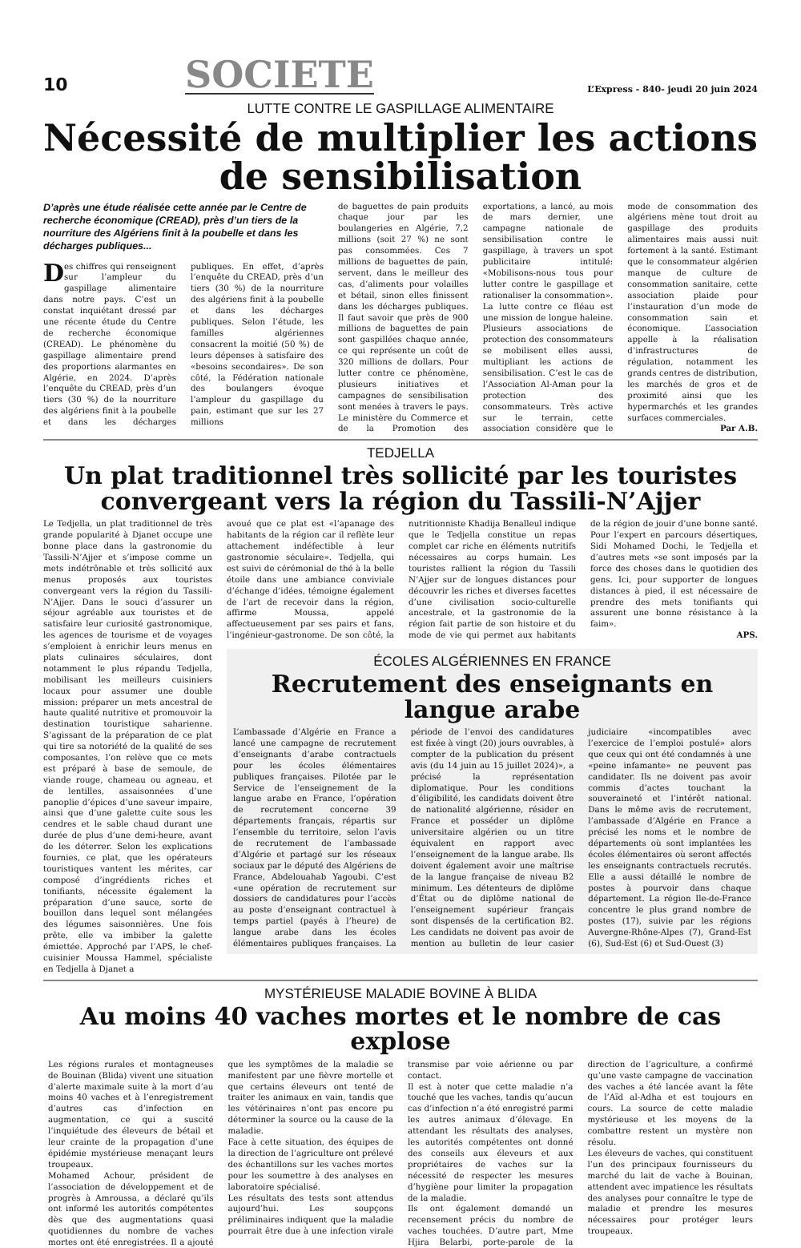10 SOCIETE L’Express - 840- jeudi 20 juin 2024
LUTTE CONTRE LE GASPILLAGE ALIMENTAIRE
Nécessité de multiplier les actions de sensibilisation
D’après une étude réalisée cette année par le Centre de recherche économique (CREAD), près d’un tiers de la nourriture des Algériens finit à la poubelle et dans les décharges publiques...
Des chiffres qui renseignent sur l’ampleur du gaspillage alimentaire dans notre pays. C’est un constat inquiétant dressé par une récente étude du Centre de recherche économique (CREAD). Le phénomène du gaspillage alimentaire prend des proportions alarmantes en Algérie, en 2024. D’après l’enquête du CREAD, près d’un tiers (30 %) de la nourriture des algériens finit à la poubelle et dans les décharges publiques. En effet, d’après l’enquête du CREAD, près d’un tiers (30 %) de la nourriture des algériens finit à la poubelle et dans les décharges publiques. Selon l’étude, les familles algériennes consacrent la moitié (50 %) de leurs dépenses à satisfaire des «besoins secondaires». De son côté, la Fédération nationale des boulangers évoque l’ampleur du gaspillage du pain, estimant que sur les 27 millions
de baguettes de pain produits chaque jour par les boulangeries en Algérie, 7,2 millions (soit 27 %) ne sont pas consommées. Ces 7 millions de baguettes de pain, servent, dans le meilleur des cas, d’aliments pour volailles et bétail, sinon elles finissent dans les décharges publiques. Il faut savoir que près de 900 millions de baguettes de pain sont gaspillées chaque année, ce qui représente un coût de 320 millions de dollars. Pour lutter contre ce phénomène, plusieurs initiatives et campagnes de sensibilisation sont menées à travers le pays. Le ministère du Commerce et de la Promotion des exportations, a lancé, au mois de mars dernier, une campagne nationale de sensibilisation contre le gaspillage, à travers un spot publicitaire intitulé: «Mobilisons-nous tous pour lutter contre le gaspillage et rationaliser la consommation». La lutte contre ce fléau est une mission de longue haleine. Plusieurs associations de protection des consommateurs se mobilisent elles aussi, multipliant les actions de sensibilisation. C’est le cas de l’Association Al-Aman pour la protection des consommateurs. Très active sur le terrain, cette association considère que le mode de consommation des algériens mène tout droit au gaspillage des produits alimentaires mais aussi nuit fortement à la santé. Estimant que le consommateur algérien manque de culture de consommation sanitaire, cette association plaide pour l’instauration d’un mode de consommation sain et économique. L’association appelle à la réalisation d’infrastructures de régulation, notamment les grands centres de distribution, les marchés de gros et de proximité ainsi que les hypermarchés et les grandes surfaces commerciales.
Par A.B.
TEDJELLA
Un plat traditionnel très sollicité par les touristes convergeant vers la région du Tassili-N’Ajjer
Le Tedjella, un plat traditionnel de très grande popularité à Djanet occupe une bonne place dans la gastronomie du Tassili-N’Ajjer et s’impose comme un mets indétrônable et très sollicité aux menus proposés aux touristes convergeant vers la région du Tassili-N’Ajjer. Dans le souci d’assurer un séjour agréable aux touristes et de satisfaire leur curiosité gastronomique, les agences de tourisme et de voyages s’emploient à enrichir leurs menus en plats culinaires séculaires, dont notamment le plus répandu Tedjella, mobilisant les meilleurs cuisiniers locaux pour assumer une double mission: préparer un mets ancestral de haute qualité nutritive et promouvoir la destination touristique saharienne. S’agissant de la préparation de ce plat qui tire sa notoriété de la qualité de ses composantes, l’on relève que ce mets est préparé à base de semoule, de viande rouge, chameau ou agneau, et de lentilles, assaisonnées d’une panoplie d’épices d’une saveur impaire, ainsi que d’une galette cuite sous les cendres et le sable chaud durant une durée de plus d’une demi-heure, avant de les déterrer. Selon les explications fournies, ce plat, que les opérateurs touristiques vantent les mérites, car composé d’ingrédients riches et tonifiants, nécessite également la préparation d’une sauce, sorte de bouillon dans lequel sont mélangées des légumes saisonnières. Une fois prête, elle va imbiber la galette émiettée. Approché par l’APS, le chef-cuisinier Moussa Hammel, spécialiste en Tedjella à Djanet a
avoué que ce plat est «l’apanage des habitants de la région car il reflète leur attachement indéfectible à leur gastronomie séculaire». Tedjella, qui est suivi de cérémonial de thé à la belle étoile dans une ambiance conviviale d’échange d’idées, témoigne également de l’art de recevoir dans la région, affirme Moussa, appelé affectueusement par ses pairs et fans, l’ingénieur-gastronome. De son côté, la nutritionniste Khadija Benalleul indique que le Tedjella constitue un repas complet car riche en éléments nutritifs nécessaires au corps humain. Les touristes rallient la région du Tassili N’Ajjer sur de longues distances pour découvrir les riches et diverses facettes d’une civilisation socio-culturelle ancestrale, et la gastronomie de la région fait partie de son histoire et du mode de vie qui permet aux habitants de la région de jouir d’une bonne santé. Pour l’expert en parcours désertiques, Sidi Mohamed Dochi, le Tedjella et d’autres mets «se sont imposés par la force des choses dans le quotidien des gens. Ici, pour supporter de longues distances à pied, il est nécessaire de prendre des mets tonifiants qui assurent une bonne résistance à la faim».
APS.
ÉCOLES ALGÉRIENNES EN FRANCE
Recrutement des enseignants en langue arabe
L’ambassade d’Algérie en France a lancé une campagne de recrutement d’enseignants d’arabe contractuels pour les écoles élémentaires publiques françaises. Pilotée par le Service de l’enseignement de la langue arabe en France, l’opération de recrutement concerne 39 départements français, répartis sur l’ensemble du territoire, selon l’avis de recrutement de l’ambassade d’Algérie et partagé sur les réseaux sociaux par le député des Algériens de France, Abdelouahab Yagoubi. C’est «une opération de recrutement sur dossiers de candidatures pour l’accès au poste d’enseignant contractuel à temps partiel (payés à l’heure) de langue arabe dans les écoles élémentaires publiques françaises. La période de l’envoi des candidatures est fixée à vingt (20) jours ouvrables, à compter de la publication du présent avis (du 14 juin au 15 juillet 2024)», a précisé la représentation diplomatique. Pour les conditions d’éligibilité, les candidats doivent être de nationalité algérienne, résider en France et posséder un diplôme universitaire algérien ou un titre équivalent en rapport avec l’enseignement de la langue arabe. Ils doivent également avoir une maîtrise de la langue française de niveau B2 minimum. Les détenteurs de diplôme d’État ou de diplôme national de l’enseignement supérieur français sont dispensés de la certification B2. Les candidats ne doivent pas avoir de mention au bulletin de leur casier judiciaire «incompatibles avec l’exercice de l’emploi postulé» alors que ceux qui ont été condamnés à une «peine infamante» ne peuvent pas candidater. Ils ne doivent pas avoir commis d’actes touchant la souveraineté et l’intérêt national. Dans le même avis de recrutement, l’ambassade d’Algérie en France a précisé les noms et le nombre de départements où sont implantées les écoles élémentaires où seront affectés les enseignants contractuels recrutés. Elle a aussi détaillé le nombre de postes à pourvoir dans chaque département. La région Ile-de-France concentre le plus grand nombre de postes (17), suivie par les régions Auvergne-Rhône-Alpes (7), Grand-Est (6), Sud-Est (6) et Sud-Ouest (3)
MYSTÉRIEUSE MALADIE BOVINE À BLIDA
Au moins 40 vaches mortes et le nombre de cas explose
Les régions rurales et montagneuses de Bouinan (Blida) vivent une situation d’alerte maximale suite à la mort d’au moins 40 vaches et à l’enregistrement d’autres cas d’infection en augmentation, ce qui a suscité l’inquiétude des éleveurs de bétail et leur crainte de la propagation d’une épidémie mystérieuse menaçant leurs troupeaux.
Mohamed Achour, président de l’association de développement et de progrès à Amroussa, a déclaré qu’ils ont informé les autorités compétentes dès que des augmentations quasi quotidiennes du nombre de vaches mortes ont été enregistrées. Il a ajouté que les symptômes de la maladie se manifestent par une fièvre mortelle et que certains éleveurs ont tenté de traiter les animaux en vain, tandis que les vétérinaires n’ont pas encore pu déterminer la source ou la cause de la maladie.
Face à cette situation, des équipes de la direction de l’agriculture ont prélevé des échantillons sur les vaches mortes pour les soumettre à des analyses en laboratoire spécialisé.
Les résultats des tests sont attendus aujourd’hui. Les soupçons préliminaires indiquent que la maladie pourrait être due à une infection virale transmise par voie aérienne ou par contact.
Il est à noter que cette maladie n’a touché que les vaches, tandis qu’aucun cas d’infection n’a été enregistré parmi les autres animaux d’élevage. En attendant les résultats des analyses, les autorités compétentes ont donné des conseils aux éleveurs et aux propriétaires de vaches sur la nécessité de respecter les mesures d’hygiène pour limiter la propagation de la maladie.
Ils ont également demandé un recensement précis du nombre de vaches touchées. D’autre part, Mme Hjira Belarbi, porte-parole de la direction de l’agriculture, a confirmé qu’une vaste campagne de vaccination des vaches a été lancée avant la fête de l’Aïd al-Adha et est toujours en cours. La source de cette maladie mystérieuse et les moyens de la combattre restent un mystère non résolu.
Les éleveurs de vaches, qui constituent l’un des principaux fournisseurs du marché du lait de vache à Bouinan, attendent avec impatience les résultats des analyses pour connaître le type de maladie et prendre les mesures nécessaires pour protéger leurs troupeaux.